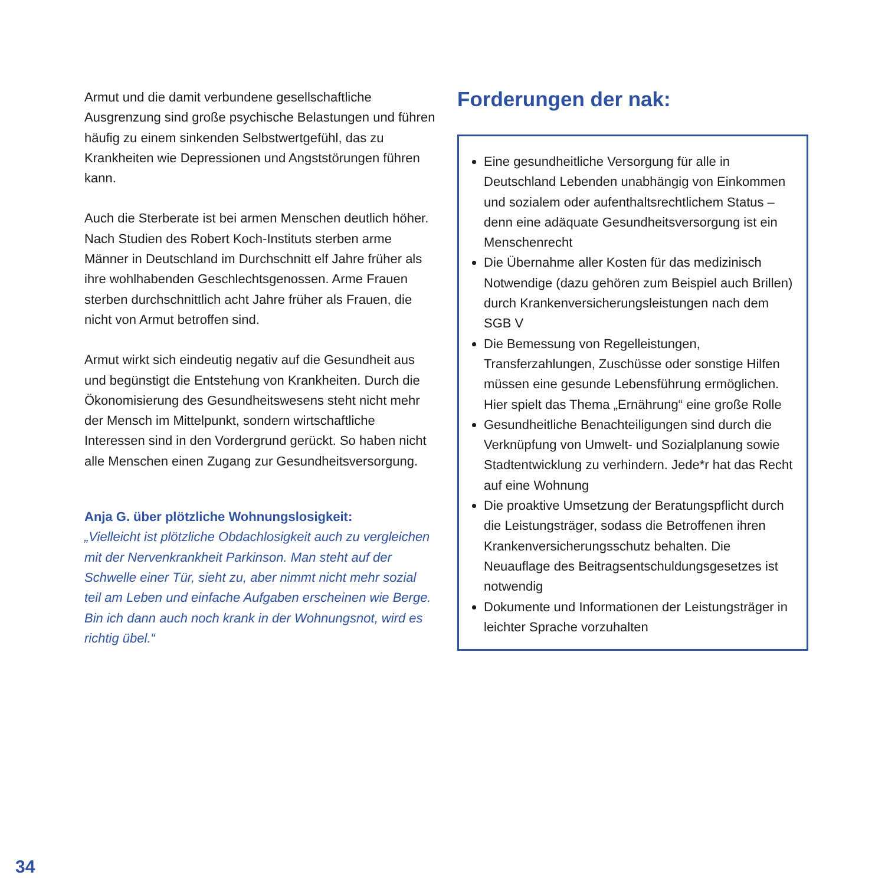Armut und die damit verbundene gesellschaftliche Ausgrenzung sind große psychische Belastungen und führen häufig zu einem sinkenden Selbstwertgefühl, das zu Krankheiten wie Depressionen und Angststörungen führen kann.
Auch die Sterberate ist bei armen Menschen deutlich höher. Nach Studien des Robert Koch-Instituts sterben arme Männer in Deutschland im Durchschnitt elf Jahre früher als ihre wohlhabenden Geschlechtsgenossen. Arme Frauen sterben durchschnittlich acht Jahre früher als Frauen, die nicht von Armut betroffen sind.
Armut wirkt sich eindeutig negativ auf die Gesundheit aus und begünstigt die Entstehung von Krankheiten. Durch die Ökonomisierung des Gesundheitswesens steht nicht mehr der Mensch im Mittelpunkt, sondern wirtschaftliche Interessen sind in den Vordergrund gerückt. So haben nicht alle Menschen einen Zugang zur Gesundheitsversorgung.
Anja G. über plötzliche Wohnungslosigkeit:
„Vielleicht ist plötzliche Obdachlosigkeit auch zu vergleichen mit der Nervenkrankheit Parkinson. Man steht auf der Schwelle einer Tür, sieht zu, aber nimmt nicht mehr sozial teil am Leben und einfache Aufgaben erscheinen wie Berge. Bin ich dann auch noch krank in der Wohnungsnot, wird es richtig übel.“
Forderungen der nak:
Eine gesundheitliche Versorgung für alle in Deutschland Lebenden unabhängig von Einkommen und sozialem oder aufenthaltsrechtlichem Status – denn eine adäquate Gesundheitsversorgung ist ein Menschenrecht
Die Übernahme aller Kosten für das medizinisch Notwendige (dazu gehören zum Beispiel auch Brillen) durch Krankenversicherungsleistungen nach dem SGB V
Die Bemessung von Regelleistungen, Transferzahlungen, Zuschüsse oder sonstige Hilfen müssen eine gesunde Lebensführung ermöglichen. Hier spielt das Thema „Ernährung“ eine große Rolle
Gesundheitliche Benachteiligungen sind durch die Verknüpfung von Umwelt- und Sozialplanung sowie Stadtentwicklung zu verhindern. Jede*r hat das Recht auf eine Wohnung
Die proaktive Umsetzung der Beratungspflicht durch die Leistungsträger, sodass die Betroffenen ihren Krankenversicherungsschutz behalten. Die Neuauflage des Beitragsentschuldungsgesetzes ist notwendig
Dokumente und Informationen der Leistungsträger in leichter Sprache vorzuhalten
34